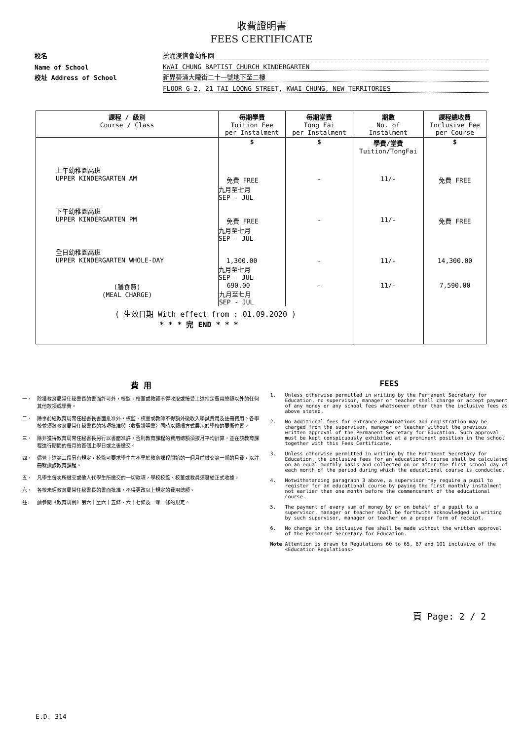收費證明書
FEES CERTIFICATE
校名 葵涌浸信會幼稚園
Name of School KWAI CHUNG BAPTIST CHURCH KINDERGARTEN
校址 Address of School 新界葵涌大隴街二十一號地下至二樓
FLOOR G-2, 21 TAI LOONG STREET, KWAI CHUNG, NEW TERRITORIES
| 課程 / 級別 Course / Class | 每期學費 Tuition Fee per Instalment | 每期堂費 Tong Fai per Instalment | 期數 No. of Instalment | 課程總收費 Inclusive Fee per Course |
| --- | --- | --- | --- | --- |
| | $ | $ | 學費/堂費 Tuition/TongFai | $ |
| 上午幼稚園高班 UPPER KINDERGARTEN AM | 免費 FREE 九月至七月 SEP - JUL | - | 11/- | 免費 FREE |
| 下午幼稚園高班 UPPER KINDERGARTEN PM | 免費 FREE 九月至七月 SEP - JUL | - | 11/- | 免費 FREE |
| 全日幼稚園高班 UPPER KINDERGARTEN WHOLE-DAY | 1,300.00 九月至七月 SEP - JUL | - | 11/- | 14,300.00 |
| (膳食費) (MEAL CHARGE) | 690.00 九月至七月 SEP - JUL | - | 11/- | 7,590.00 |
| ( 生效日期 With effect from : 01.09.2020 ) * * * 完 END * * * | | | | |
費 用
一、 除獲教育局常任秘書長的書面許可外，校監、校董或教師不得收取或接受上述指定費用總額以外的任何其他款項或學費。
二、 除事前經教育局常任秘書長書面批准外，校監、校董或教師不得額外徵收入學試費用及註冊費用。各學校並須將教育局常任秘書長的該項批准與〈收費證明書〉同時以顯眼方式展示於學校的要衝位置。
三、 除非獲得教育局常任秘書長另行以書面准許，否則教育課程的費用總額須按月平均計算，並在該教育課程進行期間的每月的首個上學日或之後繳交。
四、 儘管上述第三段另有規定，校監可要求學生在不早於教育課程開始的一個月前繳交第一期的月費，以註冊就讀該教育課程。
五、 凡學生每次所繳交或他人代學生所繳交的一切款項，學校校監、校董或教員須發給正式收據。
六、 各校未經教育局常任秘書長的書面批准，不得更改以上規定的費用總額。
註: 請參閱《教育規例》第六十至六十五條、六十七條及一零一條的規定。
FEES
1. Unless otherwise permitted in writing by the Permanent Secretary for Education, no supervisor, manager or teacher shall charge or accept payment of any money or any school fees whatsoever other than the inclusive fees as above stated.
2. No additional fees for entrance examinations and registration may be charged from the supervisor, manager or teacher without the previous written approval of the Permanent Secretary for Education. Such approval must be kept conspicuously exhibited at a prominent position in the school together with this Fees Certificate.
3. Unless otherwise permitted in writing by the Permanent Secretary for Education, the inclusive fees for an educational course shall be calculated on an equal monthly basis and collected on or after the first school day of each month of the period during which the educational course is conducted.
4. Notwithstanding paragraph 3 above, a supervisor may require a pupil to register for an educational course by paying the first monthly instalment not earlier than one month before the commencement of the educational course.
5. The payment of every sum of money by or on behalf of a pupil to a supervisor, manager or teacher shall be forthwith acknowledged in writing by such supervisor, manager or teacher on a proper form of receipt.
6. No change in the inclusive fee shall be made without the written approval of the Permanent Secretary for Education.
Note Attention is drawn to Regulations 60 to 65, 67 and 101 inclusive of the <Education Regulations>
頁 Page: 2 / 2
E.D. 314